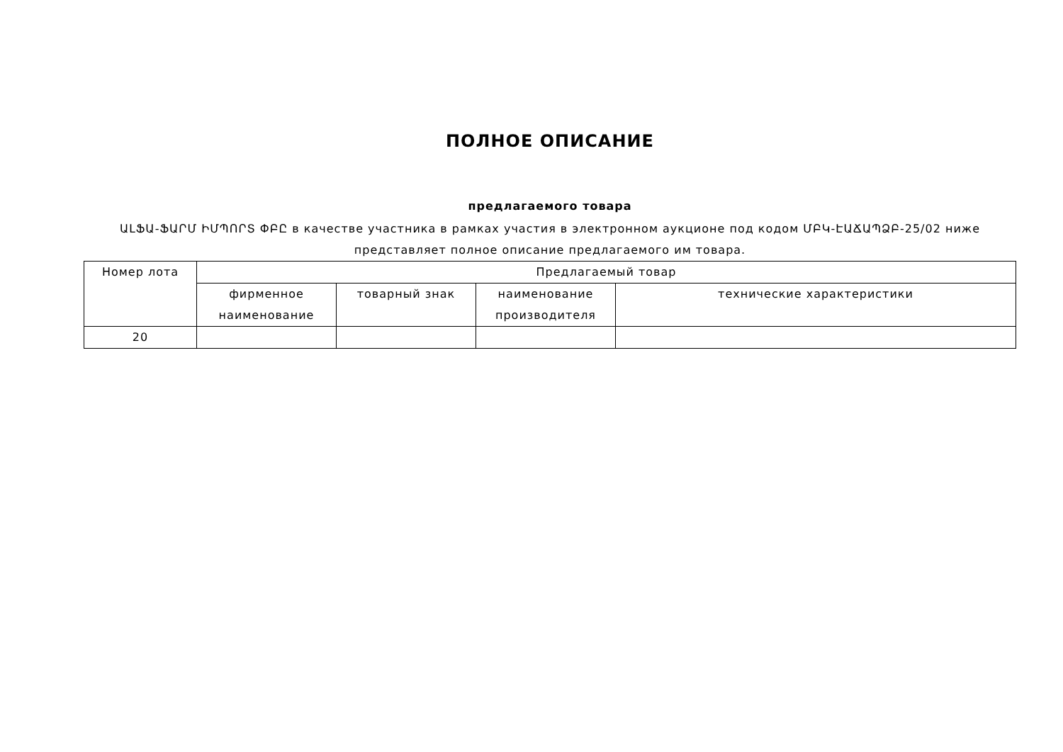ПОЛНОЕ ОПИСАНИЕ
предлагаемого товара
ԱԼՖԱ-ՖԱՐՄ ԻՄՊՈՐՏ ՓԲԸ в качестве участника в рамках участия в электронном аукционе под кодом ՄԲԿ-ԷԱՃԱՊՁԲ-25/02 ниже представляет полное описание предлагаемого им товара.
| Номер лота | Предлагаемый товар | | | |
| --- | --- | --- | --- | --- |
| | фирменное наименование | товарный знак | наименование производителя | технические характеристики |
| 20 | | | | |